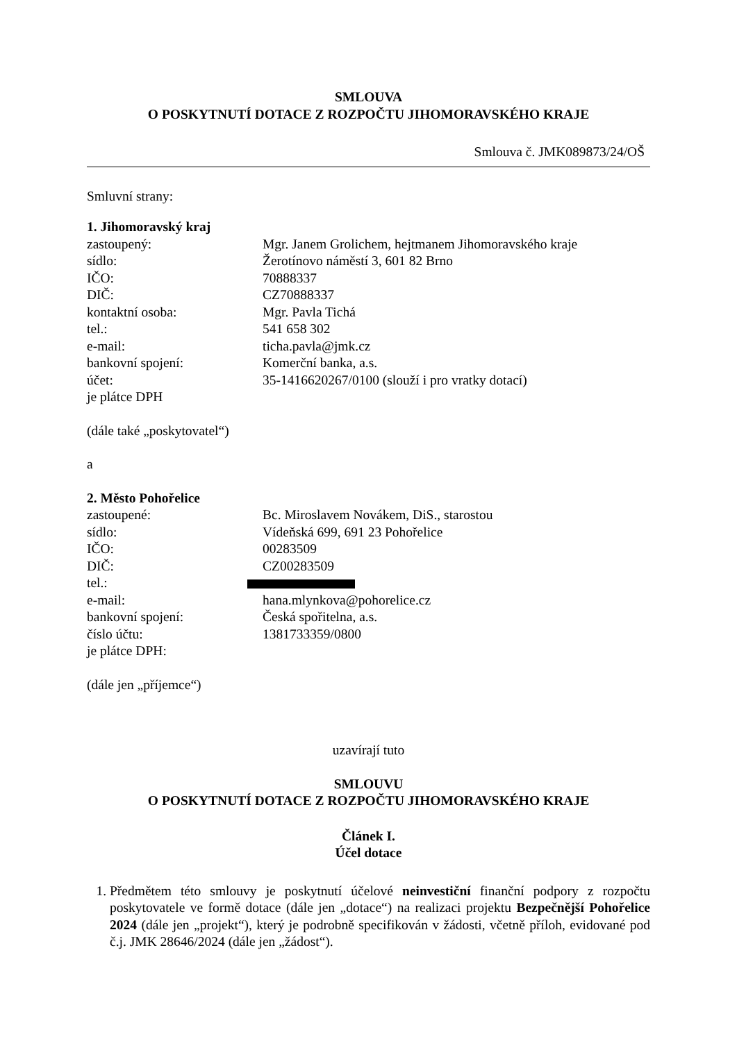SMLOUVA
O POSKYTNUTÍ DOTACE Z ROZPOČTU JIHOMORAVSKÉHO KRAJE
Smlouva č. JMK089873/24/OŠ
Smluvní strany:
1. Jihomoravský kraj
| zastoupený: | Mgr. Janem Grolichem, hejtmanem Jihomoravského kraje |
| sídlo: | Žerotínovo náměstí 3, 601 82 Brno |
| IČO: | 70888337 |
| DIČ: | CZ70888337 |
| kontaktní osoba: | Mgr. Pavla Tichá |
| tel.: | 541 658 302 |
| e-mail: | ticha.pavla@jmk.cz |
| bankovní spojení: | Komerční banka, a.s. |
| účet: | 35-1416620267/0100 (slouží i pro vratky dotací) |
| je plátce DPH | |
(dále také „poskytovatel“)
a
2. Město Pohořelice
| zastoupené: | Bc. Miroslavem Novákem, DiS., starostou |
| sídlo: | Vídeňská 699, 691 23 Pohořelice |
| IČO: | 00283509 |
| DIČ: | CZ00283509 |
| tel.: | |
| e-mail: | hana.mlynkova@pohorelice.cz |
| bankovní spojení: | Česká spořitelna, a.s. |
| číslo účtu: | 1381733359/0800 |
| je plátce DPH: | |
(dále jen „příjemce“)
uzavírají tuto
SMLOUVU
O POSKYTNUTÍ DOTACE Z ROZPOČTU JIHOMORAVSKÉHO KRAJE
Článek I.
Účel dotace
1. Předmětem této smlouvy je poskytnutí účelové neinvestiční finanční podpory z rozpočtu poskytovatele ve formě dotace (dále jen „dotace“) na realizaci projektu Bezpečnější Pohořelice 2024 (dále jen „projekt“), který je podrobně specifikován v žádosti, včetně příloh, evidované pod č.j. JMK 28646/2024 (dále jen „žádost“).